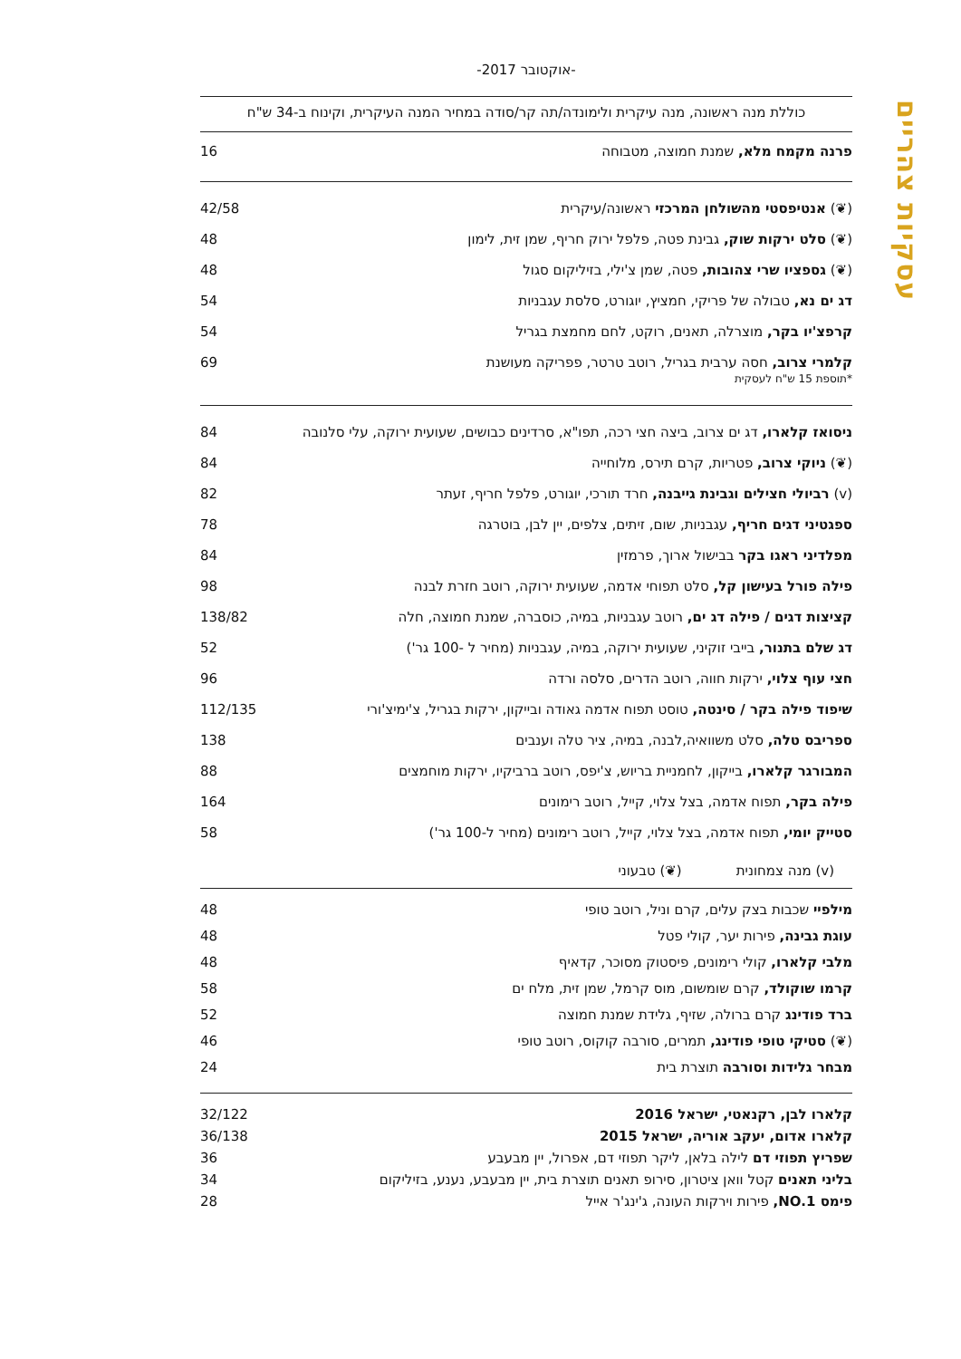עסקיות צהריים
-אוקטובר 2017-
כוללת מנה ראשונה, מנה עיקרית ולימונדה/תה קר/סודה במחיר המנה העיקרית, וקינוח ב-34 ש"ח
פרנה מקמח מלא, שמנת חמוצה, מטבוחה 16
(❦) אנטיפסטי מהשולחן המרכזי ראשונה/עיקרית 42/58
(❦) סלט ירקות שוק, גבינת פטה, פלפל ירוק חריף, שמן זית, לימון 48
(❦) גספציו שרי צהובות, פטה, שמן צ'ילי, בזיליקום סגול 48
דג ים נא, טבולה של פריקי, חמציץ, יוגורט, סלסת עגבניות 54
קרפצ'יו בקר, מוצרלה, תאנים, רוקט, לחם מחמצת בגריל 54
קלמרי צרוב, חסה ערבית בגריל, רוטב טרטר, פפריקה מעושנת 69
*תוספת 15 ש"ח לעסקית
ניסואז קלארו, דג ים צרוב, ביצה חצי רכה, תפו"א, סרדינים כבושים, שעועית ירוקה, עלי סלנובה 84
(❦) ניוקי צרוב, פטריות, קרם תירס, מלוחייה 84
(v) רביולי חצילים וגבינת גייבנה, חרד תורכי, יוגורט, פלפל חריף, זעתר 82
ספגטיני דגים חריף, עגבניות, שום, זיתים, צלפים, יין לבן, בוטרגה 78
מפלדיני ראגו בקר בבישול ארוך, פרמזין 84
פילה פורל בעישון קל, סלט תפוחי אדמה, שעועית ירוקה, רוטב חזרת לבנה 98
קציצות דגים / פילה דג ים, רוטב עגבניות, במיה, כוסברה, שמנת חמוצה, חלה 138/82
דג שלם בתנור, בייבי זוקיני, שעועית ירוקה, במיה, עגבניות (מחיר ל -100 גר') 52
חצי עוף צלוי, ירקות חווה, רוטב הדרים, סלסה ורדה 96
שיפוד פילה בקר / סינטה, טוסט תפוח אדמה גאודה ובייקון, ירקות בגריל, צ'ימיצ'ורי 112/135
ספריבס טלה, סלט משוואיה,לבנה, במיה, ציר טלה וענבים 138
המבורגר קלארו, בייקון, לחמניית בריוש, צ'יפס, רוטב ברביקיו, ירקות מוחמצים 88
פילה בקר, תפוח אדמה, בצל צלוי, קייל, רוטב רימונים 164
סטייק יומי, תפוח אדמה, בצל צלוי, קייל, רוטב רימונים (מחיר ל-100 גר') 58
(v) מנה צמחונית (❦) טבעוני
מילפיי שכבות בצק עלים, קרם וניל, רוטב טופי 48
עוגת גבינה, פירות יער, קולי פטל 48
מלבי קלארו, קולי רימונים, פיסטוק מסוכר, קדאיף 48
קרמו שוקולד, קרם שומשום, מוס קרמל, שמן זית, מלח ים 58
ברד פודינג קרם ברולה, שזיף, גלידת שמנת חמוצה 52
(❦) סטיקי טופי פודינג, תמרים, סורבה קוקוס, רוטב טופי 46
מבחר גלידות וסורבה תוצרת בית 24
קלארו לבן, רקנאטי, ישראל 2016 32/122
קלארו אדום, יעקב אוריה, ישראל 2015 36/138
שפריץ תפוזי דם לילה בלאן, ליקר תפוזי דם, אפרול, יין מבעבע 36
בליני תאנים קטל וואן ציטרון, סירופ תאנים תוצרת בית, יין מבעבע, נענע, בזיליקום 34
פימס NO.1, פירות וירקות העונה, ג'ינג'ר אייל 28